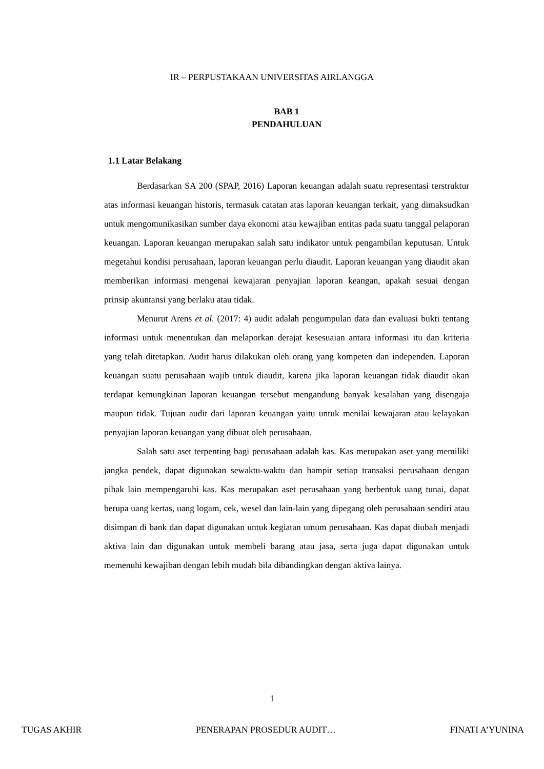IR – PERPUSTAKAAN UNIVERSITAS AIRLANGGA
BAB 1
PENDAHULUAN
1.1 Latar Belakang
Berdasarkan SA 200 (SPAP, 2016) Laporan keuangan adalah suatu representasi terstruktur atas informasi keuangan historis, termasuk catatan atas laporan keuangan terkait, yang dimaksudkan untuk mengomunikasikan sumber daya ekonomi atau kewajiban entitas pada suatu tanggal pelaporan keuangan. Laporan keuangan merupakan salah satu indikator untuk pengambilan keputusan. Untuk megetahui kondisi perusahaan, laporan keuangan perlu diaudit. Laporan keuangan yang diaudit akan memberikan informasi mengenai kewajaran penyajian laporan keangan, apakah sesuai dengan prinsip akuntansi yang berlaku atau tidak.
Menurut Arens et al. (2017: 4) audit adalah pengumpulan data dan evaluasi bukti tentang informasi untuk menentukan dan melaporkan derajat kesesuaian antara informasi itu dan kriteria yang telah ditetapkan. Audit harus dilakukan oleh orang yang kompeten dan independen. Laporan keuangan suatu perusahaan wajib untuk diaudit, karena jika laporan keuangan tidak diaudit akan terdapat kemungkinan laporan keuangan tersebut mengandung banyak kesalahan yang disengaja maupun tidak. Tujuan audit dari laporan keuangan yaitu untuk menilai kewajaran atau kelayakan penyajian laporan keuangan yang dibuat oleh perusahaan.
Salah satu aset terpenting bagi perusahaan adalah kas. Kas merupakan aset yang memiliki jangka pendek, dapat digunakan sewaktu-waktu dan hampir setiap transaksi perusahaan dengan pihak lain mempengaruhi kas. Kas merupakan aset perusahaan yang berbentuk uang tunai, dapat berupa uang kertas, uang logam, cek, wesel dan lain-lain yang dipegang oleh perusahaan sendiri atau disimpan di bank dan dapat digunakan untuk kegiatan umum perusahaan. Kas dapat diubah menjadi aktiva lain dan digunakan untuk membeli barang atau jasa, serta juga dapat digunakan untuk memenuhi kewajiban dengan lebih mudah bila dibandingkan dengan aktiva lainya.
1
TUGAS AKHIR PENERAPAN PROSEDUR AUDIT… FINATI A’YUNINA